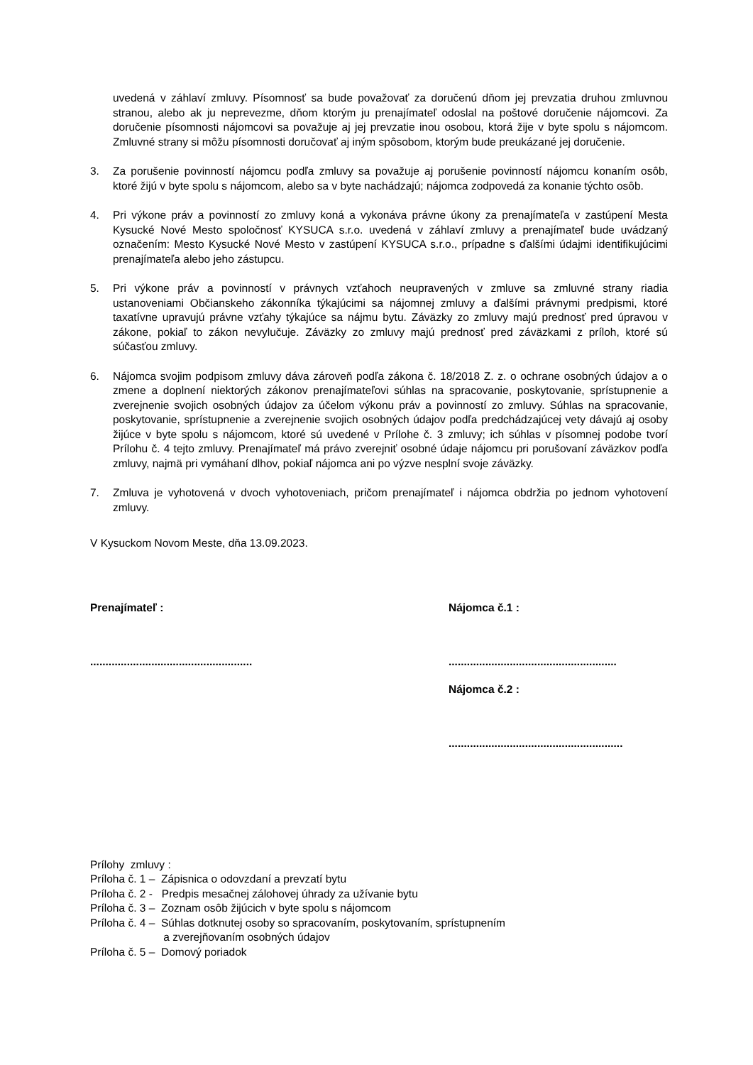uvedená v záhlaví zmluvy. Písomnosť sa bude považovať za doručenú dňom jej prevzatia druhou zmluvnou stranou, alebo ak ju neprevezme, dňom ktorým ju prenajímateľ odoslal na poštové doručenie nájomcovi. Za doručenie písomnosti nájomcovi sa považuje aj jej prevzatie inou osobou, ktorá žije v byte spolu s nájomcom. Zmluvné strany si môžu písomnosti doručovať aj iným spôsobom, ktorým bude preukázané jej doručenie.
3. Za porušenie povinností nájomcu podľa zmluvy sa považuje aj porušenie povinností nájomcu konaním osôb, ktoré žijú v byte spolu s nájomcom, alebo sa v byte nachádzajú; nájomca zodpovedá za konanie týchto osôb.
4. Pri výkone práv a povinností zo zmluvy koná a vykonáva právne úkony za prenajímateľa v zastúpení Mesta Kysucké Nové Mesto spoločnosť KYSUCA s.r.o. uvedená v záhlaví zmluvy a prenajímateľ bude uvádzaný označením: Mesto Kysucké Nové Mesto v zastúpení KYSUCA s.r.o., prípadne s ďalšími údajmi identifikujúcimi prenajímateľa alebo jeho zástupcu.
5. Pri výkone práv a povinností v právnych vzťahoch neupravených v zmluve sa zmluvné strany riadia ustanoveniami Občianskeho zákonníka týkajúcimi sa nájomnej zmluvy a ďalšími právnymi predpismi, ktoré taxatívne upravujú právne vzťahy týkajúce sa nájmu bytu. Záväzky zo zmluvy majú prednosť pred úpravou v zákone, pokiaľ to zákon nevylučuje. Záväzky zo zmluvy majú prednosť pred záväzkami z príloh, ktoré sú súčasťou zmluvy.
6. Nájomca svojim podpisom zmluvy dáva zároveň podľa zákona č. 18/2018 Z. z. o ochrane osobných údajov a o zmene a doplnení niektorých zákonov prenajímateľovi súhlas na spracovanie, poskytovanie, sprístupnenie a zverejnenie svojich osobných údajov za účelom výkonu práv a povinností zo zmluvy. Súhlas na spracovanie, poskytovanie, sprístupnenie a zverejnenie svojich osobných údajov podľa predchádzajúcej vety dávajú aj osoby žijúce v byte spolu s nájomcom, ktoré sú uvedené v Prílohe č. 3 zmluvy; ich súhlas v písomnej podobe tvorí Prílohu č. 4 tejto zmluvy. Prenajímateľ má právo zverejniť osobné údaje nájomcu pri porušovaní záväzkov podľa zmluvy, najmä pri vymáhaní dlhov, pokiaľ nájomca ani po výzve nesplní svoje záväzky.
7. Zmluva je vyhotovená v dvoch vyhotoveniach, pričom prenajímateľ i nájomca obdržia po jednom vyhotovení zmluvy.
V Kysuckom Novom Meste, dňa 13.09.2023.
Prenajímateľ :
.....................................................
Nájomca č.1 :
.......................................................
Nájomca č.2 :
.........................................................
Prílohy zmluvy :
Príloha č. 1 – Zápisnica o odovzdaní a prevzatí bytu
Príloha č. 2 - Predpis mesačnej zálohovej úhrady za užívanie bytu
Príloha č. 3 – Zoznam osôb žijúcich v byte spolu s nájomcom
Príloha č. 4 – Súhlas dotknutej osoby so spracovaním, poskytovaním, sprístupnením
a zverejňovaním osobných údajov
Príloha č. 5 – Domový poriadok